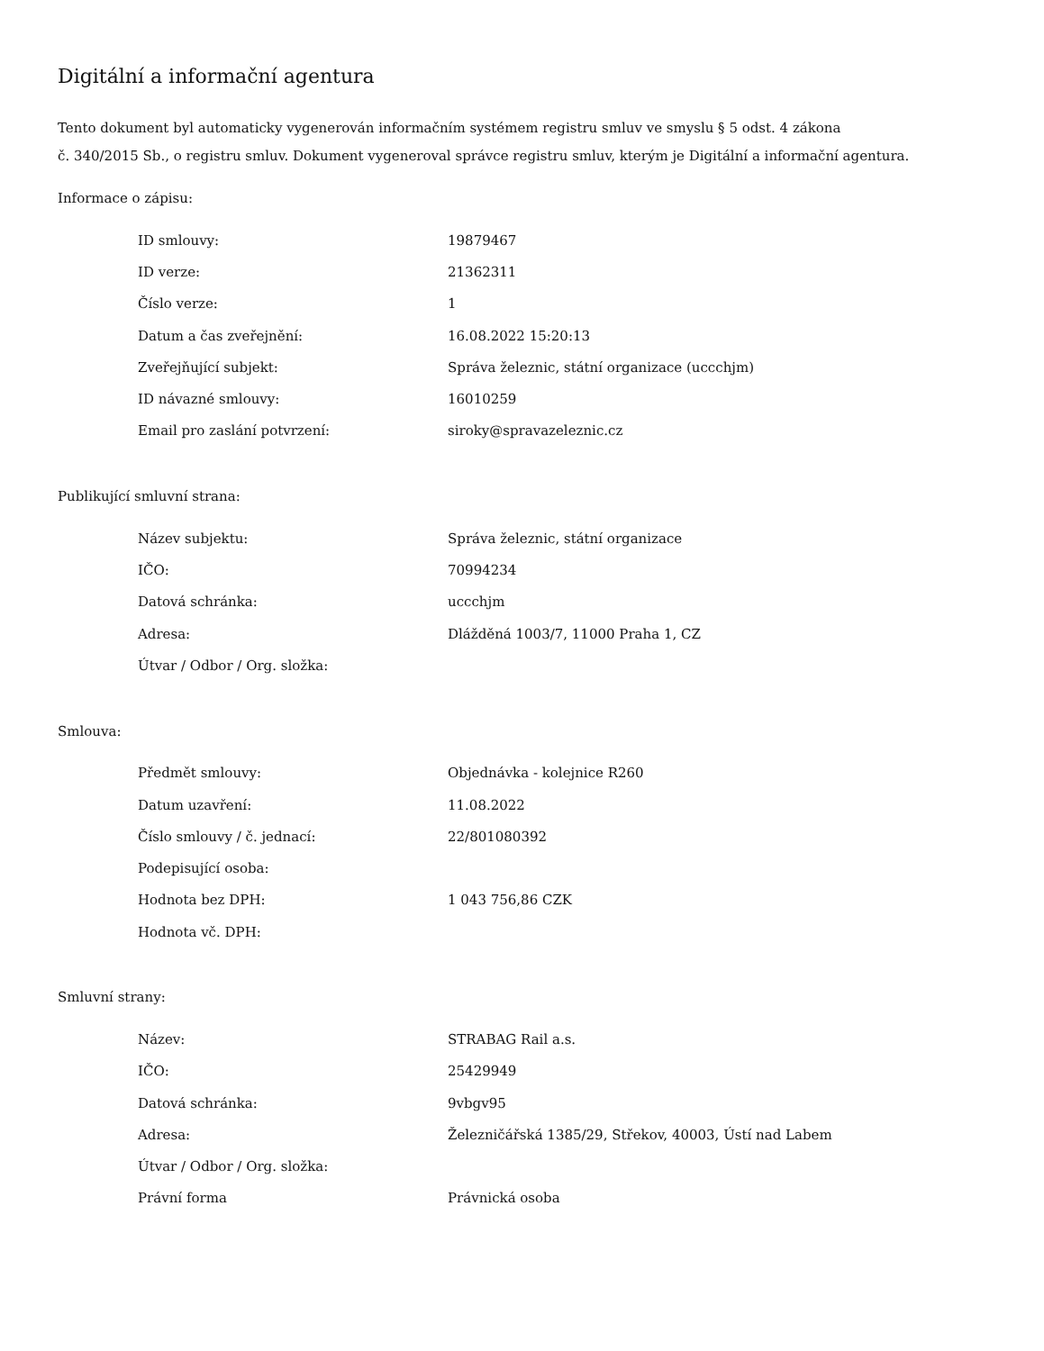Digitální a informační agentura
Tento dokument byl automaticky vygenerován informačním systémem registru smluv ve smyslu § 5 odst. 4 zákona
č. 340/2015 Sb., o registru smluv. Dokument vygeneroval správce registru smluv, kterým je Digitální a informační agentura.
Informace o zápisu:
| ID smlouvy: | 19879467 |
| ID verze: | 21362311 |
| Číslo verze: | 1 |
| Datum a čas zveřejnění: | 16.08.2022 15:20:13 |
| Zveřejňující subjekt: | Správa železnic, státní organizace (uccchjm) |
| ID návazné smlouvy: | 16010259 |
| Email pro zaslání potvrzení: | siroky@spravazeleznic.cz |
Publikující smluvní strana:
| Název subjektu: | Správa železnic, státní organizace |
| IČO: | 70994234 |
| Datová schránka: | uccchjm |
| Adresa: | Dlážděná 1003/7, 11000 Praha 1, CZ |
| Útvar / Odbor / Org. složka: | |
Smlouva:
| Předmět smlouvy: | Objednávka - kolejnice R260 |
| Datum uzavření: | 11.08.2022 |
| Číslo smlouvy / č. jednací: | 22/801080392 |
| Podepisující osoba: | |
| Hodnota bez DPH: | 1 043 756,86 CZK |
| Hodnota vč. DPH: | |
Smluvní strany:
| Název: | STRABAG Rail a.s. |
| IČO: | 25429949 |
| Datová schránka: | 9vbgv95 |
| Adresa: | Železničářská 1385/29, Střekov, 40003, Ústí nad Labem |
| Útvar / Odbor / Org. složka: | |
| Právní forma | Právnická osoba |